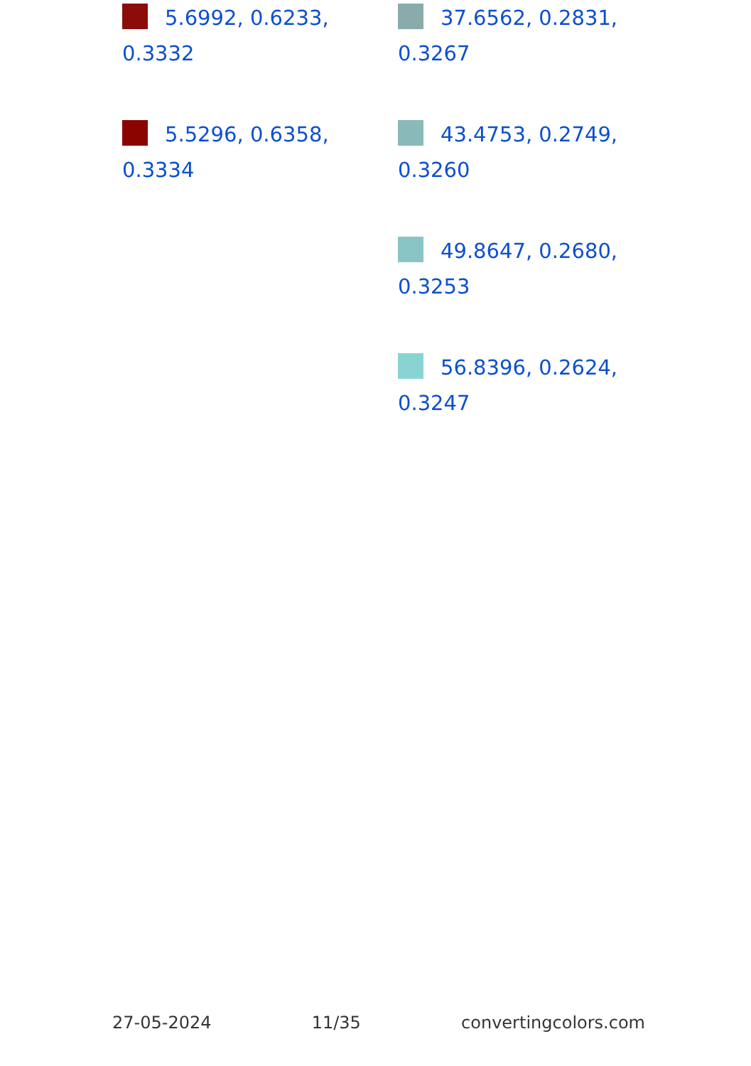5.6992, 0.6233, 0.3332
5.5296, 0.6358, 0.3334
37.6562, 0.2831, 0.3267
43.4753, 0.2749, 0.3260
49.8647, 0.2680, 0.3253
56.8396, 0.2624, 0.3247
27-05-2024 11/35 convertingcolors.com